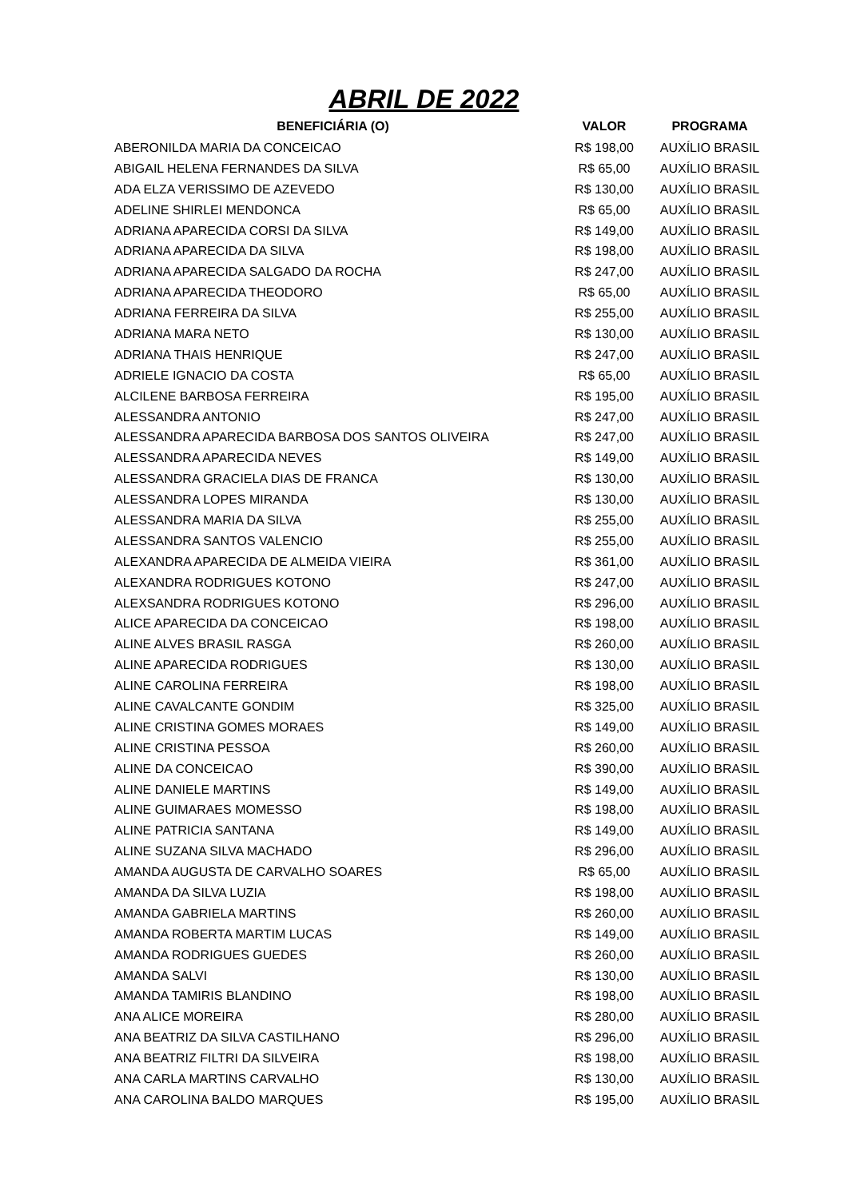ABRIL DE 2022
| BENEFICIÁRIA (O) | VALOR | PROGRAMA |
| --- | --- | --- |
| ABERONILDA MARIA DA CONCEICAO | R$ 198,00 | AUXÍLIO BRASIL |
| ABIGAIL HELENA FERNANDES DA SILVA | R$ 65,00 | AUXÍLIO BRASIL |
| ADA ELZA VERISSIMO DE AZEVEDO | R$ 130,00 | AUXÍLIO BRASIL |
| ADELINE SHIRLEI MENDONCA | R$ 65,00 | AUXÍLIO BRASIL |
| ADRIANA APARECIDA CORSI DA SILVA | R$ 149,00 | AUXÍLIO BRASIL |
| ADRIANA APARECIDA DA SILVA | R$ 198,00 | AUXÍLIO BRASIL |
| ADRIANA APARECIDA SALGADO DA ROCHA | R$ 247,00 | AUXÍLIO BRASIL |
| ADRIANA APARECIDA THEODORO | R$ 65,00 | AUXÍLIO BRASIL |
| ADRIANA FERREIRA DA SILVA | R$ 255,00 | AUXÍLIO BRASIL |
| ADRIANA MARA NETO | R$ 130,00 | AUXÍLIO BRASIL |
| ADRIANA THAIS HENRIQUE | R$ 247,00 | AUXÍLIO BRASIL |
| ADRIELE IGNACIO DA COSTA | R$ 65,00 | AUXÍLIO BRASIL |
| ALCILENE BARBOSA FERREIRA | R$ 195,00 | AUXÍLIO BRASIL |
| ALESSANDRA ANTONIO | R$ 247,00 | AUXÍLIO BRASIL |
| ALESSANDRA APARECIDA BARBOSA DOS SANTOS OLIVEIRA | R$ 247,00 | AUXÍLIO BRASIL |
| ALESSANDRA APARECIDA NEVES | R$ 149,00 | AUXÍLIO BRASIL |
| ALESSANDRA GRACIELA DIAS DE FRANCA | R$ 130,00 | AUXÍLIO BRASIL |
| ALESSANDRA LOPES MIRANDA | R$ 130,00 | AUXÍLIO BRASIL |
| ALESSANDRA MARIA DA SILVA | R$ 255,00 | AUXÍLIO BRASIL |
| ALESSANDRA SANTOS VALENCIO | R$ 255,00 | AUXÍLIO BRASIL |
| ALEXANDRA APARECIDA DE ALMEIDA VIEIRA | R$ 361,00 | AUXÍLIO BRASIL |
| ALEXANDRA RODRIGUES KOTONO | R$ 247,00 | AUXÍLIO BRASIL |
| ALEXSANDRA RODRIGUES KOTONO | R$ 296,00 | AUXÍLIO BRASIL |
| ALICE APARECIDA DA CONCEICAO | R$ 198,00 | AUXÍLIO BRASIL |
| ALINE ALVES BRASIL RASGA | R$ 260,00 | AUXÍLIO BRASIL |
| ALINE APARECIDA RODRIGUES | R$ 130,00 | AUXÍLIO BRASIL |
| ALINE CAROLINA FERREIRA | R$ 198,00 | AUXÍLIO BRASIL |
| ALINE CAVALCANTE GONDIM | R$ 325,00 | AUXÍLIO BRASIL |
| ALINE CRISTINA GOMES MORAES | R$ 149,00 | AUXÍLIO BRASIL |
| ALINE CRISTINA PESSOA | R$ 260,00 | AUXÍLIO BRASIL |
| ALINE DA CONCEICAO | R$ 390,00 | AUXÍLIO BRASIL |
| ALINE DANIELE MARTINS | R$ 149,00 | AUXÍLIO BRASIL |
| ALINE GUIMARAES MOMESSO | R$ 198,00 | AUXÍLIO BRASIL |
| ALINE PATRICIA SANTANA | R$ 149,00 | AUXÍLIO BRASIL |
| ALINE SUZANA SILVA MACHADO | R$ 296,00 | AUXÍLIO BRASIL |
| AMANDA AUGUSTA DE CARVALHO SOARES | R$ 65,00 | AUXÍLIO BRASIL |
| AMANDA DA SILVA LUZIA | R$ 198,00 | AUXÍLIO BRASIL |
| AMANDA GABRIELA MARTINS | R$ 260,00 | AUXÍLIO BRASIL |
| AMANDA ROBERTA MARTIM LUCAS | R$ 149,00 | AUXÍLIO BRASIL |
| AMANDA RODRIGUES GUEDES | R$ 260,00 | AUXÍLIO BRASIL |
| AMANDA SALVI | R$ 130,00 | AUXÍLIO BRASIL |
| AMANDA TAMIRIS BLANDINO | R$ 198,00 | AUXÍLIO BRASIL |
| ANA ALICE MOREIRA | R$ 280,00 | AUXÍLIO BRASIL |
| ANA BEATRIZ DA SILVA CASTILHANO | R$ 296,00 | AUXÍLIO BRASIL |
| ANA BEATRIZ FILTRI DA SILVEIRA | R$ 198,00 | AUXÍLIO BRASIL |
| ANA CARLA MARTINS CARVALHO | R$ 130,00 | AUXÍLIO BRASIL |
| ANA CAROLINA BALDO MARQUES | R$ 195,00 | AUXÍLIO BRASIL |